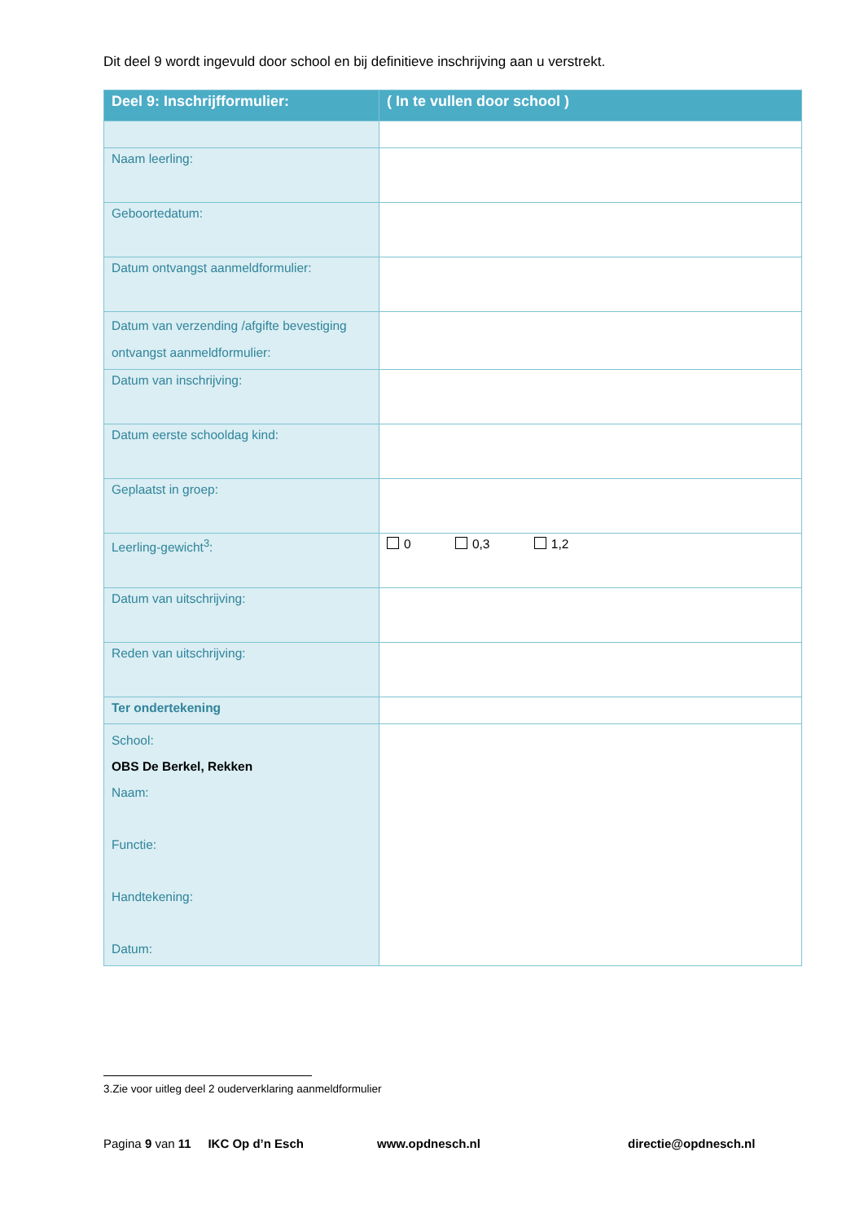Dit deel 9 wordt ingevuld door school en bij definitieve inschrijving aan u verstrekt.
| Deel 9: Inschrijfformulier: | ( In te vullen door school ) |
| --- | --- |
| Naam leerling: | |
| Geboortedatum: | |
| Datum ontvangst aanmeldformulier: | |
| Datum van verzending /afgifte bevestiging ontvangst aanmeldformulier: | |
| Datum van inschrijving: | |
| Datum eerste schooldag kind: | |
| Geplaatst in groep: | |
| Leerling-gewicht<sup>3</sup>: | 0 0,3 1,2 |
| Datum van uitschrijving: | |
| Reden van uitschrijving: | |
| Ter ondertekening | |
| School: OBS De Berkel, Rekken Naam: Functie: Handtekening: Datum: | |
3.Zie voor uitleg deel 2 ouderverklaring aanmeldformulier
Pagina 9 van 11 IKC Op d’n Esch www.opdnesch.nl directie@opdnesch.nl